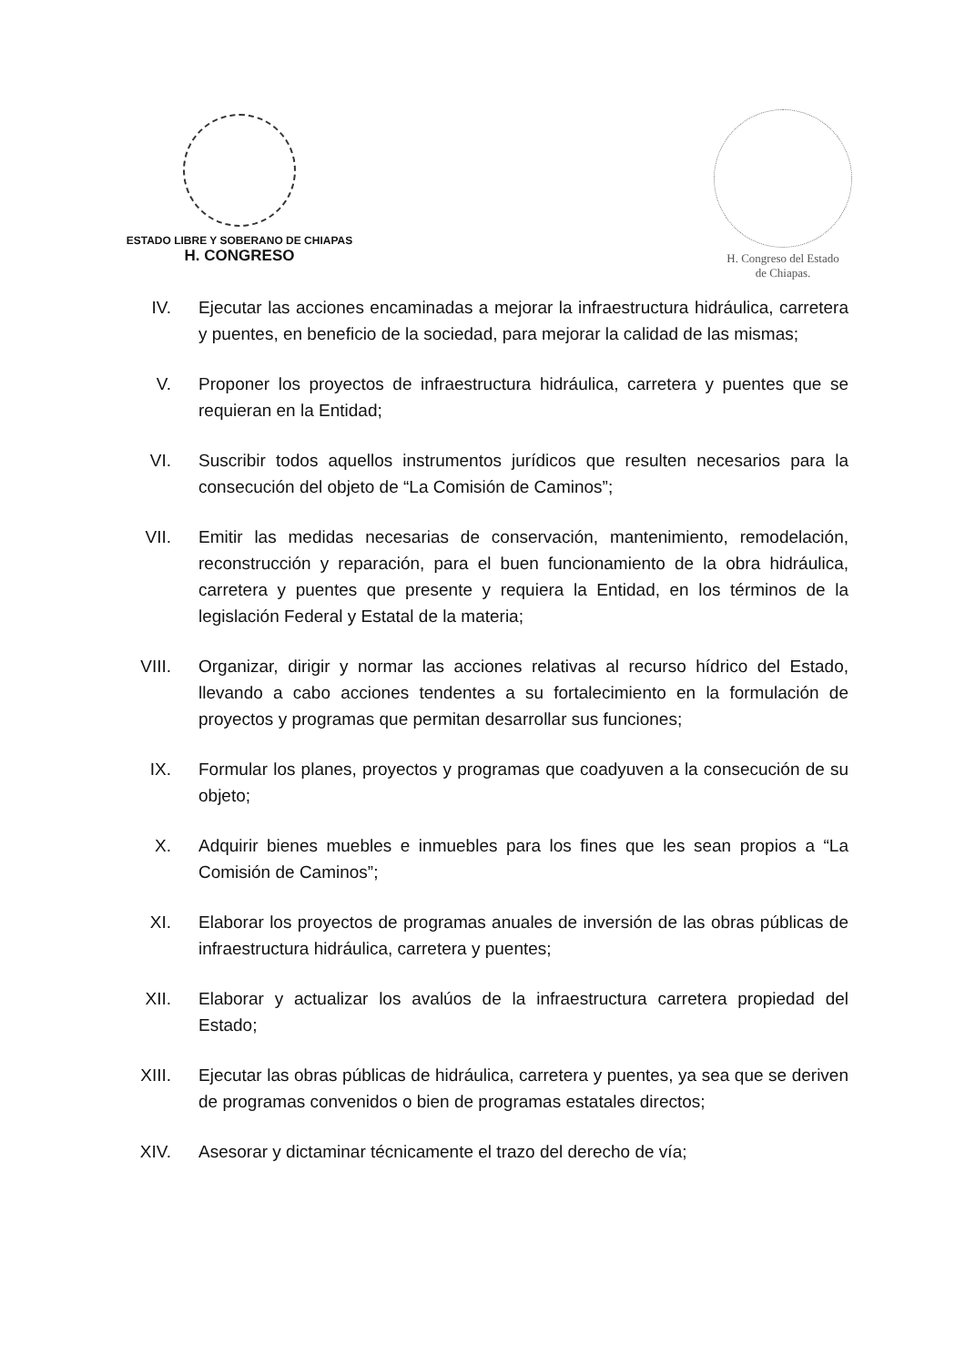ESTADO LIBRE Y SOBERANO DE CHIAPAS
H. CONGRESO
H. Congreso del Estado
de Chiapas.
IV. Ejecutar las acciones encaminadas a mejorar la infraestructura hidráulica, carretera y puentes, en beneficio de la sociedad, para mejorar la calidad de las mismas;
V. Proponer los proyectos de infraestructura hidráulica, carretera y puentes que se requieran en la Entidad;
VI. Suscribir todos aquellos instrumentos jurídicos que resulten necesarios para la consecución del objeto de “La Comisión de Caminos”;
VII. Emitir las medidas necesarias de conservación, mantenimiento, remodelación, reconstrucción y reparación, para el buen funcionamiento de la obra hidráulica, carretera y puentes que presente y requiera la Entidad, en los términos de la legislación Federal y Estatal de la materia;
VIII. Organizar, dirigir y normar las acciones relativas al recurso hídrico del Estado, llevando a cabo acciones tendentes a su fortalecimiento en la formulación de proyectos y programas que permitan desarrollar sus funciones;
IX. Formular los planes, proyectos y programas que coadyuven a la consecución de su objeto;
X. Adquirir bienes muebles e inmuebles para los fines que les sean propios a “La Comisión de Caminos”;
XI. Elaborar los proyectos de programas anuales de inversión de las obras públicas de infraestructura hidráulica, carretera y puentes;
XII. Elaborar y actualizar los avalúos de la infraestructura carretera propiedad del Estado;
XIII. Ejecutar las obras públicas de hidráulica, carretera y puentes, ya sea que se deriven de programas convenidos o bien de programas estatales directos;
XIV. Asesorar y dictaminar técnicamente el trazo del derecho de vía;